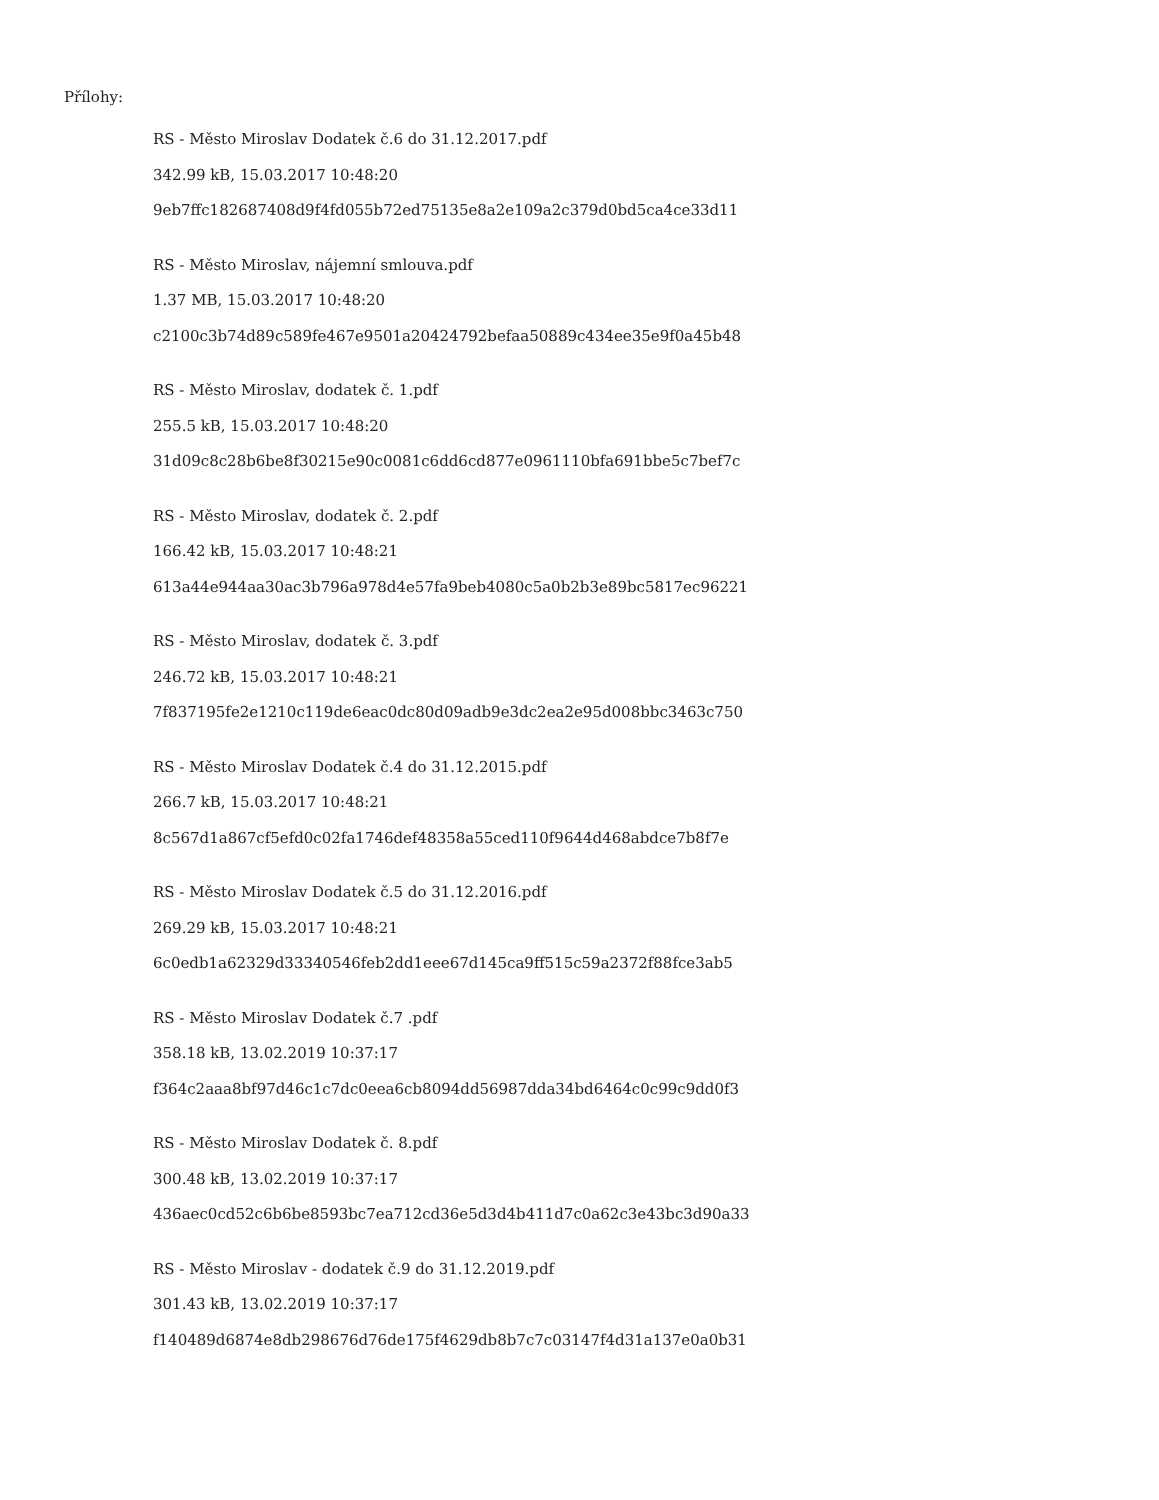Přílohy:
RS - Město Miroslav Dodatek č.6 do 31.12.2017.pdf
342.99 kB, 15.03.2017 10:48:20
9eb7ffc182687408d9f4fd055b72ed75135e8a2e109a2c379d0bd5ca4ce33d11
RS - Město Miroslav, nájemní smlouva.pdf
1.37 MB, 15.03.2017 10:48:20
c2100c3b74d89c589fe467e9501a20424792befaa50889c434ee35e9f0a45b48
RS - Město Miroslav, dodatek č. 1.pdf
255.5 kB, 15.03.2017 10:48:20
31d09c8c28b6be8f30215e90c0081c6dd6cd877e0961110bfa691bbe5c7bef7c
RS - Město Miroslav, dodatek č. 2.pdf
166.42 kB, 15.03.2017 10:48:21
613a44e944aa30ac3b796a978d4e57fa9beb4080c5a0b2b3e89bc5817ec96221
RS - Město Miroslav, dodatek č. 3.pdf
246.72 kB, 15.03.2017 10:48:21
7f837195fe2e1210c119de6eac0dc80d09adb9e3dc2ea2e95d008bbc3463c750
RS - Město Miroslav Dodatek č.4 do 31.12.2015.pdf
266.7 kB, 15.03.2017 10:48:21
8c567d1a867cf5efd0c02fa1746def48358a55ced110f9644d468abdce7b8f7e
RS - Město Miroslav Dodatek č.5 do 31.12.2016.pdf
269.29 kB, 15.03.2017 10:48:21
6c0edb1a62329d33340546feb2dd1eee67d145ca9ff515c59a2372f88fce3ab5
RS - Město Miroslav Dodatek č.7 .pdf
358.18 kB, 13.02.2019 10:37:17
f364c2aaa8bf97d46c1c7dc0eea6cb8094dd56987dda34bd6464c0c99c9dd0f3
RS - Město Miroslav Dodatek č. 8.pdf
300.48 kB, 13.02.2019 10:37:17
436aec0cd52c6b6be8593bc7ea712cd36e5d3d4b411d7c0a62c3e43bc3d90a33
RS - Město Miroslav - dodatek č.9 do 31.12.2019.pdf
301.43 kB, 13.02.2019 10:37:17
f140489d6874e8db298676d76de175f4629db8b7c7c03147f4d31a137e0a0b31